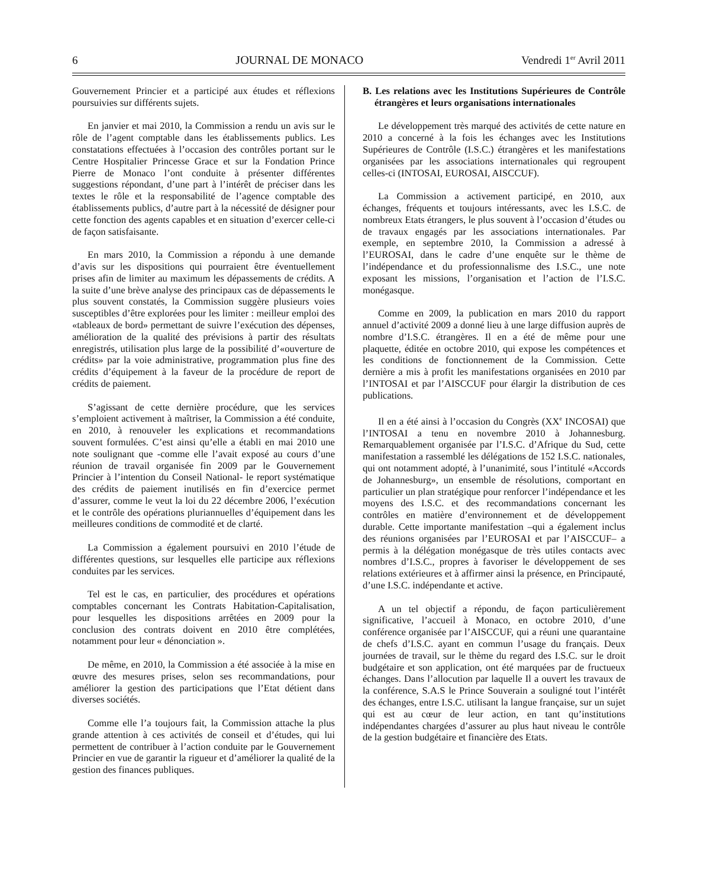6 JOURNAL DE MONACO Vendredi 1<sup>er</sup> Avril 2011
Gouvernement Princier et a participé aux études et réflexions poursuivies sur différents sujets.
En janvier et mai 2010, la Commission a rendu un avis sur le rôle de l’agent comptable dans les établissements publics. Les constatations effectuées à l’occasion des contrôles portant sur le Centre Hospitalier Princesse Grace et sur la Fondation Prince Pierre de Monaco l’ont conduite à présenter différentes suggestions répondant, d’une part à l’intérêt de préciser dans les textes le rôle et la responsabilité de l’agence comptable des établissements publics, d’autre part à la nécessité de désigner pour cette fonction des agents capables et en situation d’exercer celle-ci de façon satisfaisante.
En mars 2010, la Commission a répondu à une demande d’avis sur les dispositions qui pourraient être éventuellement prises afin de limiter au maximum les dépassements de crédits. A la suite d’une brève analyse des principaux cas de dépassements le plus souvent constatés, la Commission suggère plusieurs voies susceptibles d’être explorées pour les limiter : meilleur emploi des «tableaux de bord» permettant de suivre l’exécution des dépenses, amélioration de la qualité des prévisions à partir des résultats enregistrés, utilisation plus large de la possibilité d’«ouverture de crédits» par la voie administrative, programmation plus fine des crédits d’équipement à la faveur de la procédure de report de crédits de paiement.
S’agissant de cette dernière procédure, que les services s’emploient activement à maîtriser, la Commission a été conduite, en 2010, à renouveler les explications et recommandations souvent formulées. C’est ainsi qu’elle a établi en mai 2010 une note soulignant que -comme elle l’avait exposé au cours d’une réunion de travail organisée fin 2009 par le Gouvernement Princier à l’intention du Conseil National- le report systématique des crédits de paiement inutilisés en fin d’exercice permet d’assurer, comme le veut la loi du 22 décembre 2006, l’exécution et le contrôle des opérations pluriannuelles d’équipement dans les meilleures conditions de commodité et de clarté.
La Commission a également poursuivi en 2010 l’étude de différentes questions, sur lesquelles elle participe aux réflexions conduites par les services.
Tel est le cas, en particulier, des procédures et opérations comptables concernant les Contrats Habitation-Capitalisation, pour lesquelles les dispositions arrêtées en 2009 pour la conclusion des contrats doivent en 2010 être complétées, notamment pour leur « dénonciation ».
De même, en 2010, la Commission a été associée à la mise en œuvre des mesures prises, selon ses recommandations, pour améliorer la gestion des participations que l’Etat détient dans diverses sociétés.
Comme elle l’a toujours fait, la Commission attache la plus grande attention à ces activités de conseil et d’études, qui lui permettent de contribuer à l’action conduite par le Gouvernement Princier en vue de garantir la rigueur et d’améliorer la qualité de la gestion des finances publiques.
B. Les relations avec les Institutions Supérieures de Contrôle étrangères et leurs organisations internationales
Le développement très marqué des activités de cette nature en 2010 a concerné à la fois les échanges avec les Institutions Supérieures de Contrôle (I.S.C.) étrangères et les manifestations organisées par les associations internationales qui regroupent celles-ci (INTOSAI, EUROSAI, AISCCUF).
La Commission a activement participé, en 2010, aux échanges, fréquents et toujours intéressants, avec les I.S.C. de nombreux Etats étrangers, le plus souvent à l’occasion d’études ou de travaux engagés par les associations internationales. Par exemple, en septembre 2010, la Commission a adressé à l’EUROSAI, dans le cadre d’une enquête sur le thème de l’indépendance et du professionnalisme des I.S.C., une note exposant les missions, l’organisation et l’action de l’I.S.C. monégasque.
Comme en 2009, la publication en mars 2010 du rapport annuel d’activité 2009 a donné lieu à une large diffusion auprès de nombre d’I.S.C. étrangères. Il en a été de même pour une plaquette, éditée en octobre 2010, qui expose les compétences et les conditions de fonctionnement de la Commission. Cette dernière a mis à profit les manifestations organisées en 2010 par l’INTOSAI et par l’AISCCUF pour élargir la distribution de ces publications.
Il en a été ainsi à l’occasion du Congrès (XX<sup>e</sup> INCOSAI) que l’INTOSAI a tenu en novembre 2010 à Johannesburg. Remarquablement organisée par l’I.S.C. d’Afrique du Sud, cette manifestation a rassemblé les délégations de 152 I.S.C. nationales, qui ont notamment adopté, à l’unanimité, sous l’intitulé «Accords de Johannesburg», un ensemble de résolutions, comportant en particulier un plan stratégique pour renforcer l’indépendance et les moyens des I.S.C. et des recommandations concernant les contrôles en matière d’environnement et de développement durable. Cette importante manifestation –qui a également inclus des réunions organisées par l’EUROSAI et par l’AISCCUF– a permis à la délégation monégasque de très utiles contacts avec nombres d’I.S.C., propres à favoriser le développement de ses relations extérieures et à affirmer ainsi la présence, en Principauté, d’une I.S.C. indépendante et active.
A un tel objectif a répondu, de façon particulièrement significative, l’accueil à Monaco, en octobre 2010, d’une conférence organisée par l’AISCCUF, qui a réuni une quarantaine de chefs d’I.S.C. ayant en commun l’usage du français. Deux journées de travail, sur le thème du regard des I.S.C. sur le droit budgétaire et son application, ont été marquées par de fructueux échanges. Dans l’allocution par laquelle Il a ouvert les travaux de la conférence, S.A.S le Prince Souverain a souligné tout l’intérêt des échanges, entre I.S.C. utilisant la langue française, sur un sujet qui est au cœur de leur action, en tant qu’institutions indépendantes chargées d’assurer au plus haut niveau le contrôle de la gestion budgétaire et financière des Etats.